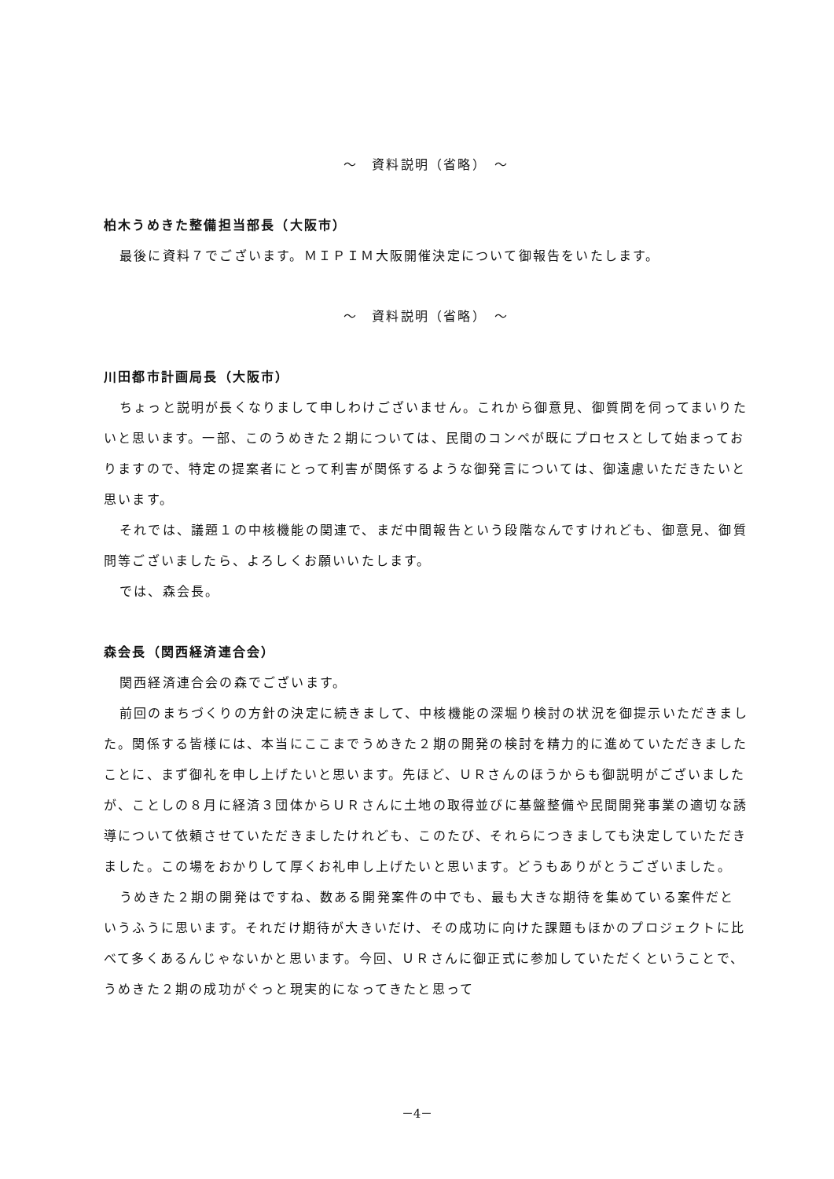～　資料説明（省略）　～
柏木うめきた整備担当部長（大阪市）
最後に資料７でございます。ＭＩＰＩＭ大阪開催決定について御報告をいたします。
～　資料説明（省略）　～
川田都市計画局長（大阪市）
ちょっと説明が長くなりまして申しわけございません。これから御意見、御質問を伺ってまいりたいと思います。一部、このうめきた２期については、民間のコンペが既にプロセスとして始まっておりますので、特定の提案者にとって利害が関係するような御発言については、御遠慮いただきたいと思います。
それでは、議題１の中核機能の関連で、まだ中間報告という段階なんですけれども、御意見、御質問等ございましたら、よろしくお願いいたします。
では、森会長。
森会長（関西経済連合会）
関西経済連合会の森でございます。
前回のまちづくりの方針の決定に続きまして、中核機能の深堀り検討の状況を御提示いただきました。関係する皆様には、本当にここまでうめきた２期の開発の検討を精力的に進めていただきましたことに、まず御礼を申し上げたいと思います。先ほど、ＵＲさんのほうからも御説明がございましたが、ことしの８月に経済３団体からＵＲさんに土地の取得並びに基盤整備や民間開発事業の適切な誘導について依頼させていただきましたけれども、このたび、それらにつきましても決定していただきました。この場をおかりして厚くお礼申し上げたいと思います。どうもありがとうございました。
うめきた２期の開発はですね、数ある開発案件の中でも、最も大きな期待を集めている案件だというふうに思います。それだけ期待が大きいだけ、その成功に向けた課題もほかのプロジェクトに比べて多くあるんじゃないかと思います。今回、ＵＲさんに御正式に参加していただくということで、うめきた２期の成功がぐっと現実的になってきたと思って
－4－